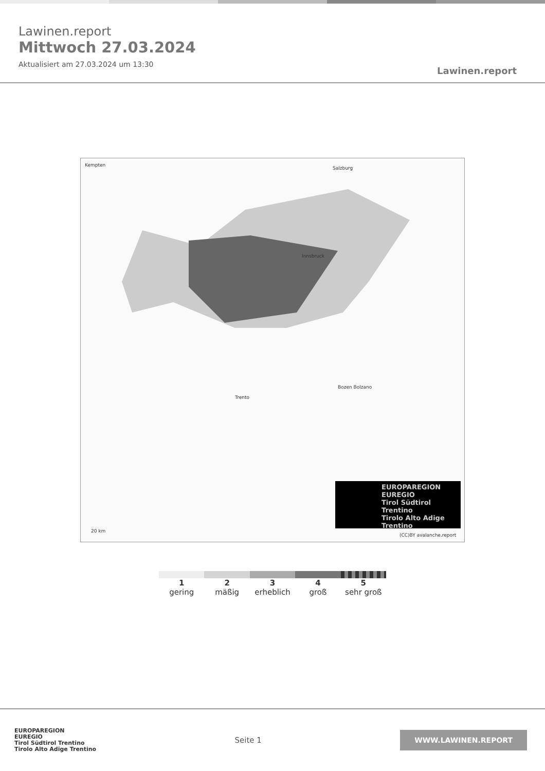Lawinen.report
Mittwoch 27.03.2024
Aktualisiert am 27.03.2024 um 13:30
Lawinen.report
Innsbruck
Trento
Bozen Bolzano
Kempten
Salzburg
(CC)BY avalanche.report
20 km
EUROPAREGION EUREGIO
Tirol Südtirol Trentino
Tirolo Alto Adige Trentino
1
gering
2
mäßig
3
erheblich
4
groß
5
sehr groß
EUROPAREGION
EUREGIO
Tirol Südtirol Trentino
Tirolo Alto Adige Trentino
Seite 1
WWW.LAWINEN.REPORT